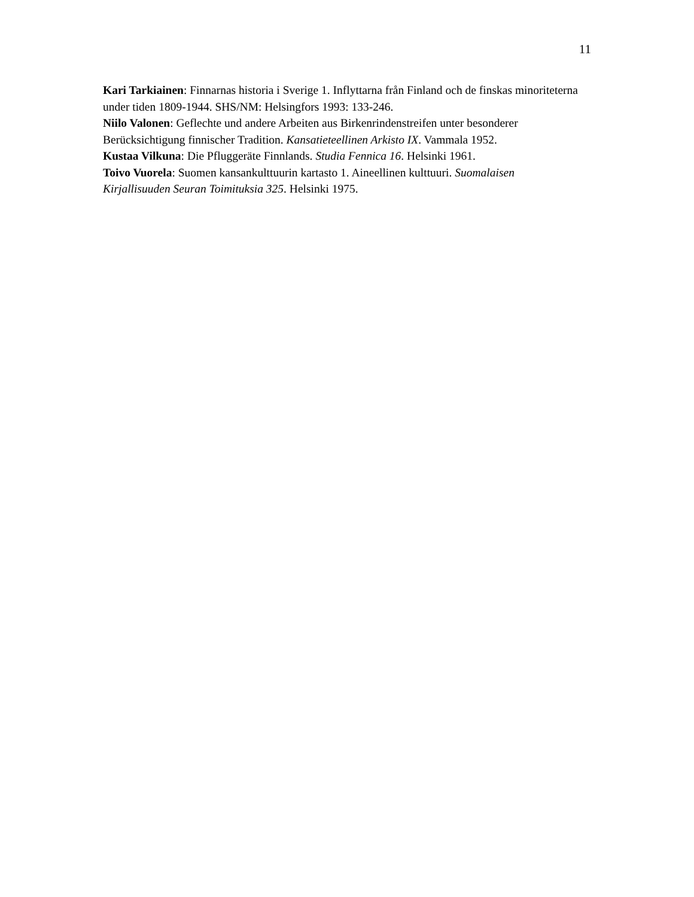11
Kari Tarkiainen: Finnarnas historia i Sverige 1. Inflyttarna från Finland och de finskas minoriteterna under tiden 1809-1944. SHS/NM: Helsingfors 1993: 133-246.
Niilo Valonen: Geflechte und andere Arbeiten aus Birkenrindenstreifen unter besonderer Berücksichtigung finnischer Tradition. Kansatieteellinen Arkisto IX. Vammala 1952.
Kustaa Vilkuna: Die Pfluggeräte Finnlands. Studia Fennica 16. Helsinki 1961.
Toivo Vuorela: Suomen kansankulttuurin kartasto 1. Aineellinen kulttuuri. Suomalaisen Kirjallisuuden Seuran Toimituksia 325. Helsinki 1975.